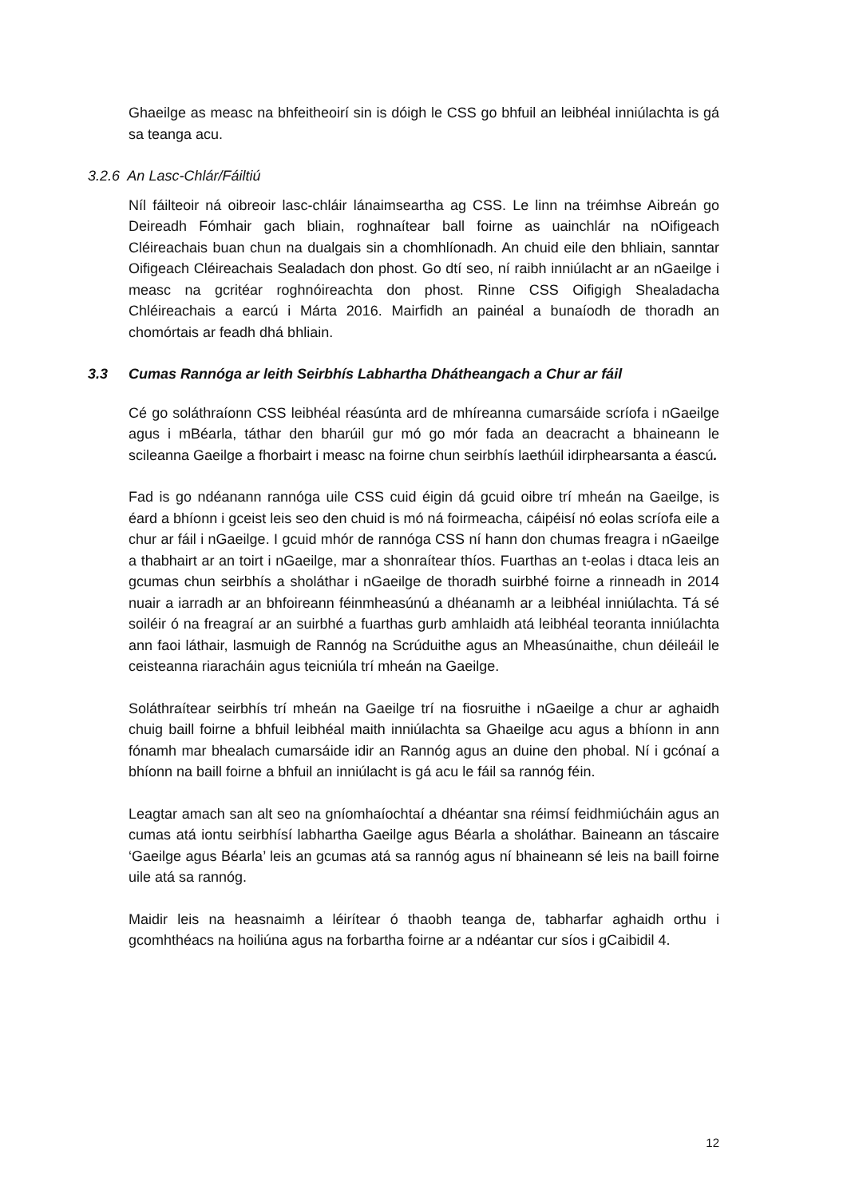Ghaeilge as measc na bhfeitheoirí sin is dóigh le CSS go bhfuil an leibhéal inniúlachta is gá sa teanga acu.
3.2.6 An Lasc-Chlár/Fáiltiú
Níl fáilteoir ná oibreoir lasc-chláir lánaimseartha ag CSS. Le linn na tréimhse Aibreán go Deireadh Fómhair gach bliain, roghnaítear ball foirne as uainchlár na nOifigeach Cléireachais buan chun na dualgais sin a chomhlíonadh. An chuid eile den bhliain, sanntar Oifigeach Cléireachais Sealadach don phost. Go dtí seo, ní raibh inniúlacht ar an nGaeilge i measc na gcritéar roghnóireachta don phost. Rinne CSS Oifigigh Shealadacha Chléireachais a earcú i Márta 2016. Mairfidh an painéal a bunaíodh de thoradh an chomórtais ar feadh dhá bhliain.
3.3 Cumas Rannóga ar leith Seirbhís Labhartha Dhátheangach a Chur ar fáil
Cé go soláthraíonn CSS leibhéal réasúnta ard de mhíreanna cumarsáide scríofa i nGaeilge agus i mBéarla, táthar den bharúil gur mó go mór fada an deacracht a bhaineann le scileanna Gaeilge a fhorbairt i measc na foirne chun seirbhís laethúil idirphearsanta a éascú.
Fad is go ndéanann rannóga uile CSS cuid éigin dá gcuid oibre trí mheán na Gaeilge, is éard a bhíonn i gceist leis seo den chuid is mó ná foirmeacha, cáipéisí nó eolas scríofa eile a chur ar fáil i nGaeilge. I gcuid mhór de rannóga CSS ní hann don chumas freagra i nGaeilge a thabhairt ar an toirt i nGaeilge, mar a shonraítear thíos. Fuarthas an t-eolas i dtaca leis an gcumas chun seirbhís a sholáthar i nGaeilge de thoradh suirbhé foirne a rinneadh in 2014 nuair a iarradh ar an bhfoireann féinmheasúnú a dhéanamh ar a leibhéal inniúlachta. Tá sé soiléir ó na freagraí ar an suirbhé a fuarthas gurb amhlaidh atá leibhéal teoranta inniúlachta ann faoi láthair, lasmuigh de Rannóg na Scrúduithe agus an Mheasúnaithe, chun déileáil le ceisteanna riaracháin agus teicniúla trí mheán na Gaeilge.
Soláthraítear seirbhís trí mheán na Gaeilge trí na fiosruithe i nGaeilge a chur ar aghaidh chuig baill foirne a bhfuil leibhéal maith inniúlachta sa Ghaeilge acu agus a bhíonn in ann fónamh mar bhealach cumarsáide idir an Rannóg agus an duine den phobal. Ní i gcónaí a bhíonn na baill foirne a bhfuil an inniúlacht is gá acu le fáil sa rannóg féin.
Leagtar amach san alt seo na gníomhaíochtaí a dhéantar sna réimsí feidhmiúcháin agus an cumas atá iontu seirbhísí labhartha Gaeilge agus Béarla a sholáthar. Baineann an táscaire ‘Gaeilge agus Béarla’ leis an gcumas atá sa rannóg agus ní bhaineann sé leis na baill foirne uile atá sa rannóg.
Maidir leis na heasnaimh a léirítear ó thaobh teanga de, tabharfar aghaidh orthu i gcomhthéacs na hoiliúna agus na forbartha foirne ar a ndéantar cur síos i gCaibidil 4.
12